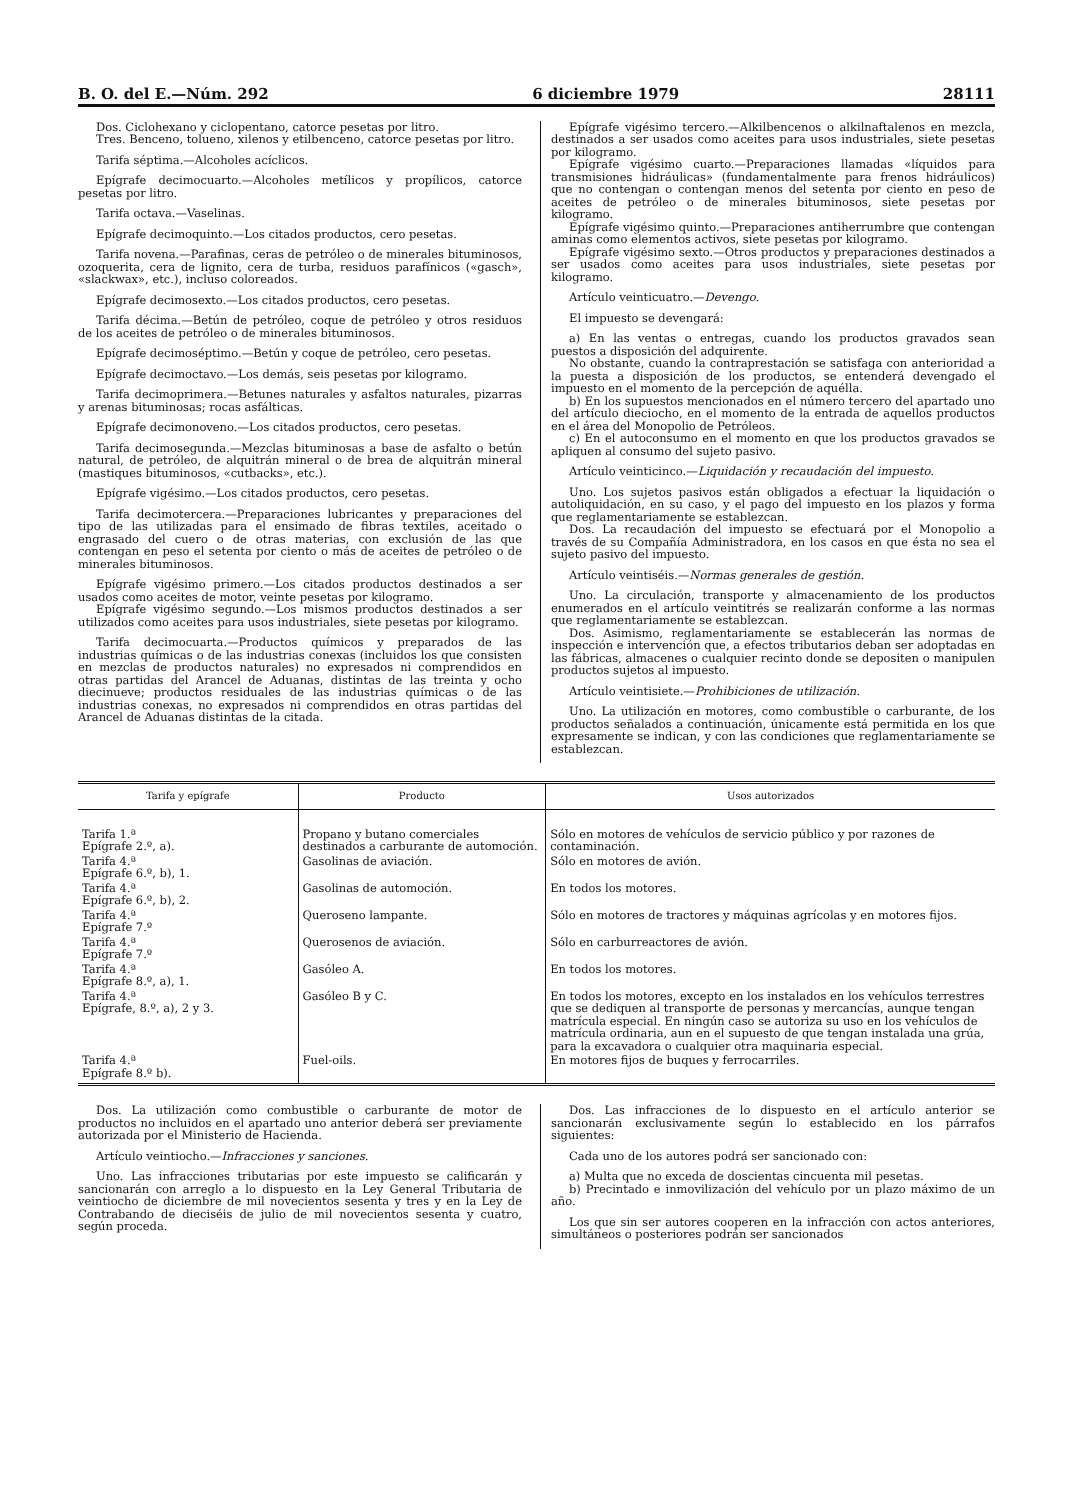B. O. del E.—Núm. 292 6 diciembre 1979 28111
Dos. Ciclohexano y ciclopentano, catorce pesetas por litro.
Tres. Benceno, tolueno, xilenos y etilbenceno, catorce pesetas por litro.
Tarifa séptima.—Alcoholes acíclicos.
Epígrafe decimocuarto.—Alcoholes metílicos y propílicos, catorce pesetas por litro.
Tarifa octava.—Vaselinas.
Epígrafe decimoquinto.—Los citados productos, cero pesetas.
Tarifa novena.—Parafinas, ceras de petróleo o de minerales bituminosos, ozoquerita, cera de lignito, cera de turba, residuos parafínicos («gasch», «slackwax», etc.), incluso coloreados.
Epígrafe decimosexto.—Los citados productos, cero pesetas.
Tarifa décima.—Betún de petróleo, coque de petróleo y otros residuos de los aceites de petróleo o de minerales bituminosos.
Epígrafe decimoséptimo.—Betún y coque de petróleo, cero pesetas.
Epígrafe decimoctavo.—Los demás, seis pesetas por kilogramo.
Tarifa decimoprimera.—Betunes naturales y asfaltos naturales, pizarras y arenas bituminosas; rocas asfálticas.
Epígrafe decimonoveno.—Los citados productos, cero pesetas.
Tarifa decimosegunda.—Mezclas bituminosas a base de asfalto o betún natural, de petróleo, de alquitrán mineral o de brea de alquitrán mineral (mastiques bituminosos, «cutbacks», etc.).
Epígrafe vigésimo.—Los citados productos, cero pesetas.
Tarifa decimotercera.—Preparaciones lubricantes y preparaciones del tipo de las utilizadas para el ensimado de fibras textiles, aceitado o engrasado del cuero o de otras materias, con exclusión de las que contengan en peso el setenta por ciento o más de aceites de petróleo o de minerales bituminosos.
Epígrafe vigésimo primero.—Los citados productos destinados a ser usados como aceites de motor, veinte pesetas por kilogramo.
Epígrafe vigésimo segundo.—Los mismos productos destinados a ser utilizados como aceites para usos industriales, siete pesetas por kilogramo.
Tarifa decimocuarta.—Productos químicos y preparados de las industrias químicas o de las industrias conexas (incluidos los que consisten en mezclas de productos naturales) no expresados ni comprendidos en otras partidas del Arancel de Aduanas, distintas de las treinta y ocho diecinueve; productos residuales de las industrias químicas o de las industrias conexas, no expresados ni comprendidos en otras partidas del Arancel de Aduanas distintas de la citada.
Epígrafe vigésimo tercero.—Alkilbencenos o alkilnaftalenos en mezcla, destinados a ser usados como aceites para usos industriales, siete pesetas por kilogramo.
Epígrafe vigésimo cuarto.—Preparaciones llamadas «líquidos para transmisiones hidráulicas» (fundamentalmente para frenos hidráulicos) que no contengan o contengan menos del setenta por ciento en peso de aceites de petróleo o de minerales bituminosos, siete pesetas por kilogramo.
Epígrafe vigésimo quinto.—Preparaciones antiherrumbre que contengan aminas como elementos activos, siete pesetas por kilogramo.
Epígrafe vigésimo sexto.—Otros productos y preparaciones destinados a ser usados como aceites para usos industriales, siete pesetas por kilogramo.
Artículo veinticuatro.—Devengo.
El impuesto se devengará:
a) En las ventas o entregas, cuando los productos gravados sean puestos a disposición del adquirente.
No obstante, cuando la contraprestación se satisfaga con anterioridad a la puesta a disposición de los productos, se entenderá devengado el impuesto en el momento de la percepción de aquélla.
b) En los supuestos mencionados en el número tercero del apartado uno del artículo dieciocho, en el momento de la entrada de aquellos productos en el área del Monopolio de Petróleos.
c) En el autoconsumo en el momento en que los productos gravados se apliquen al consumo del sujeto pasivo.
Artículo veinticinco.—Liquidación y recaudación del impuesto.
Uno. Los sujetos pasivos están obligados a efectuar la liquidación o autoliquidación, en su caso, y el pago del impuesto en los plazos y forma que reglamentariamente se establezcan.
Dos. La recaudación del impuesto se efectuará por el Monopolio a través de su Compañía Administradora, en los casos en que ésta no sea el sujeto pasivo del impuesto.
Artículo veintiséis.—Normas generales de gestión.
Uno. La circulación, transporte y almacenamiento de los productos enumerados en el artículo veintitrés se realizarán conforme a las normas que reglamentariamente se establezcan.
Dos. Asimismo, reglamentariamente se establecerán las normas de inspección e intervención que, a efectos tributarios deban ser adoptadas en las fábricas, almacenes o cualquier recinto donde se depositen o manipulen productos sujetos al impuesto.
Artículo veintisiete.—Prohibiciones de utilización.
Uno. La utilización en motores, como combustible o carburante, de los productos señalados a continuación, únicamente está permitida en los que expresamente se indican, y con las condiciones que reglamentariamente se establezcan.
| Tarifa y epígrafe | Producto | Usos autorizados |
| --- | --- | --- |
| Tarifa 1.ª Epígrafe 2.º, a). | Propano y butano comerciales destinados a carburante de automoción. | Sólo en motores de vehículos de servicio público y por razones de contaminación. |
| Tarifa 4.ª Epígrafe 6.º, b), 1. | Gasolinas de aviación. | Sólo en motores de avión. |
| Tarifa 4.ª Epígrafe 6.º, b), 2. | Gasolinas de automoción. | En todos los motores. |
| Tarifa 4.ª Epígrafe 7.º | Queroseno lampante. | Sólo en motores de tractores y máquinas agrícolas y en motores fijos. |
| Tarifa 4.ª Epígrafe 7.º | Querosenos de aviación. | Sólo en carburreactores de avión. |
| Tarifa 4.ª Epígrafe 8.º, a), 1. | Gasóleo A. | En todos los motores. |
| Tarifa 4.ª Epígrafe, 8.º, a), 2 y 3. | Gasóleo B y C. | En todos los motores, excepto en los instalados en los vehículos terrestres que se dediquen al transporte de personas y mercancías, aunque tengan matrícula especial. En ningún caso se autoriza su uso en los vehículos de matrícula ordinaria, aun en el supuesto de que tengan instalada una grúa, para la excavadora o cualquier otra maquinaria especial. |
| Tarifa 4.ª Epígrafe 8.º b). | Fuel-oils. | En motores fijos de buques y ferrocarriles. |
Dos. La utilización como combustible o carburante de motor de productos no incluidos en el apartado uno anterior deberá ser previamente autorizada por el Ministerio de Hacienda.
Artículo veintiocho.—Infracciones y sanciones.
Uno. Las infracciones tributarias por este impuesto se calificarán y sancionarán con arreglo a lo dispuesto en la Ley General Tributaria de veintiocho de diciembre de mil novecientos sesenta y tres y en la Ley de Contrabando de dieciséis de julio de mil novecientos sesenta y cuatro, según proceda.
Dos. Las infracciones de lo dispuesto en el artículo anterior se sancionarán exclusivamente según lo establecido en los párrafos siguientes:
Cada uno de los autores podrá ser sancionado con:
a) Multa que no exceda de doscientas cincuenta mil pesetas.
b) Precintado e inmovilización del vehículo por un plazo máximo de un año.
Los que sin ser autores cooperen en la infracción con actos anteriores, simultáneos o posteriores podrán ser sancionados